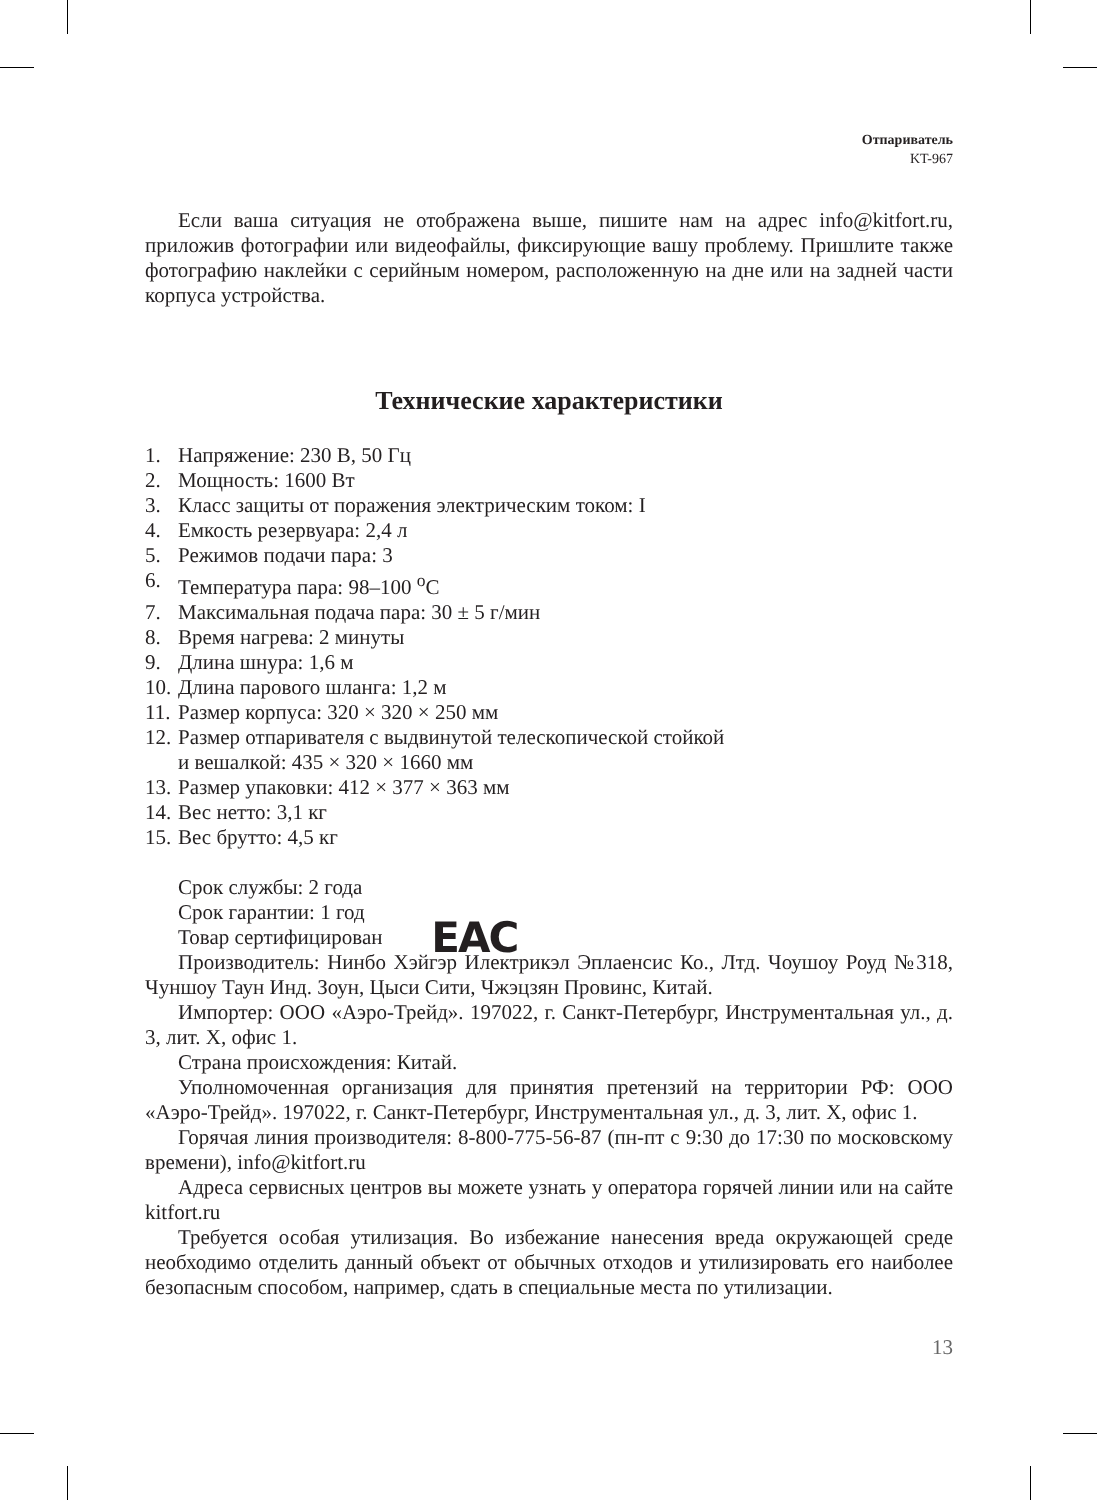Отпариватель
KT-967
Если ваша ситуация не отображена выше, пишите нам на адрес info@kitfort.ru, приложив фотографии или видеофайлы, фиксирующие вашу проблему. Пришлите также фотографию наклейки с серийным номером, расположенную на дне или на задней части корпуса устройства.
Технические характеристики
1. Напряжение: 230 В, 50 Гц
2. Мощность: 1600 Вт
3. Класс защиты от поражения электрическим током: I
4. Емкость резервуара: 2,4 л
5. Режимов подачи пара: 3
6. Температура пара: 98–100 <sup>о</sup>С
7. Максимальная подача пара: 30 ± 5 г/мин
8. Время нагрева: 2 минуты
9. Длина шнура: 1,6 м
10. Длина парового шланга: 1,2 м
11. Размер корпуса: 320 × 320 × 250 мм
12. Размер отпаривателя с выдвинутой телескопической стойкой
и вешалкой: 435 × 320 × 1660 мм
13. Размер упаковки: 412 × 377 × 363 мм
14. Вес нетто: 3,1 кг
15. Вес брутто: 4,5 кг
Срок службы: 2 года
Срок гарантии: 1 год
Товар сертифицирован EAC
Производитель: Нинбо Хэйгэр Илектрикэл Эплаенсис Ко., Лтд. Чоушоу Роуд №318, Чуншоу Таун Инд. Зоун, Цыси Сити, Чжэцзян Провинс, Китай.
Импортер: ООО «Аэро-Трейд». 197022, г. Санкт-Петербург, Инструментальная ул., д. 3, лит. Х, офис 1.
Страна происхождения: Китай.
Уполномоченная организация для принятия претензий на территории РФ: ООО «Аэро-Трейд». 197022, г. Санкт-Петербург, Инструментальная ул., д. 3, лит. Х, офис 1.
Горячая линия производителя: 8-800-775-56-87 (пн-пт с 9:30 до 17:30 по московскому времени), info@kitfort.ru
Адреса сервисных центров вы можете узнать у оператора горячей линии или на сайте kitfort.ru
Требуется особая утилизация. Во избежание нанесения вреда окружающей среде необходимо отделить данный объект от обычных отходов и утилизировать его наиболее безопасным способом, например, сдать в специальные места по утилизации.
13